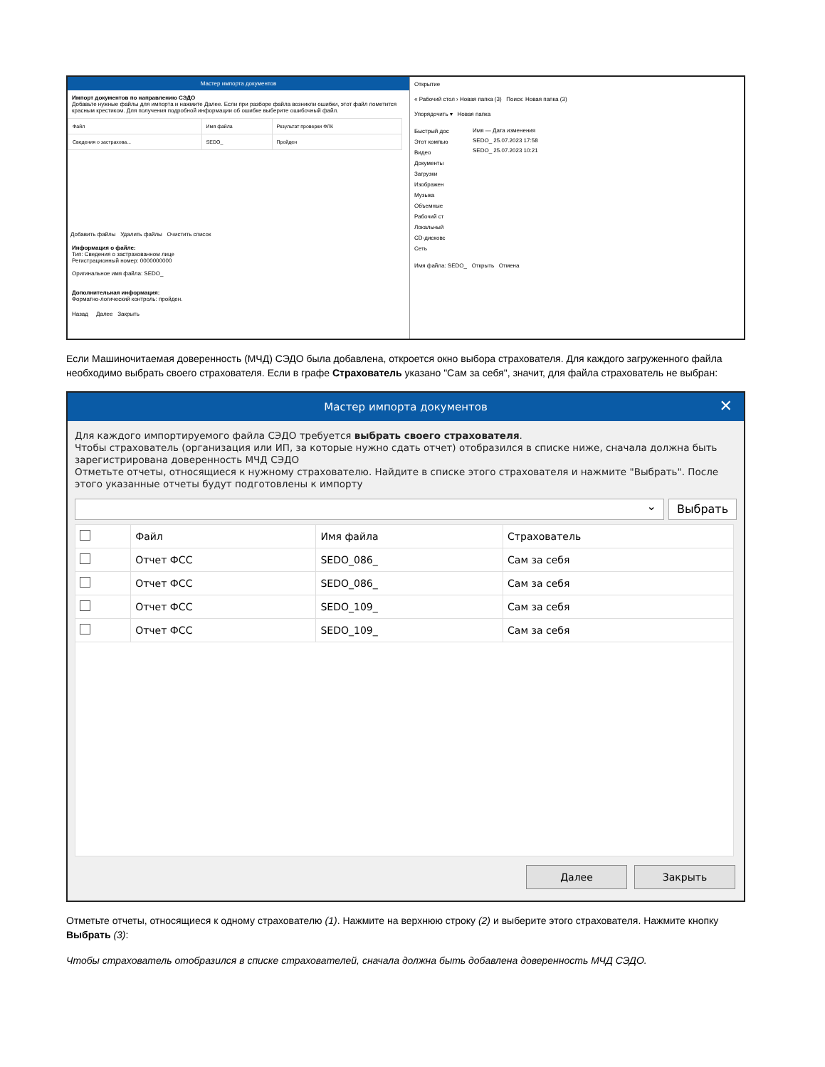Мастер импорта документов
Импорт документов по направлению СЭДО
Добавьте нужные файлы для импорта и нажмите Далее. Если при разборе файла возникли ошибки, этот файл пометится красным крестиком. Для получения подробной информации об ошибке выберите ошибочный файл.
| Файл | Имя файла | Результат проверки ФЛК |
| --- | --- | --- |
| Сведения о застрахова... | SEDO_ | Пройден |
Добавить файлы Удалить файлы Очистить список
Информация о файле:
Тип: Сведения о застрахованном лице
Регистрационный номер: 0000000000
Оригинальное имя файла: SEDO_
Дополнительная информация:
Форматно-логический контроль: пройден.
Назад Далее Закрыть
Открытие
« Рабочий стол › Новая папка (3) Поиск: Новая папка (3)
Упорядочить ▾ Новая папка
Быстрый дос
Этот компью
Видео
Документы
Загрузки
Изображен
Музыка
Объемные
Рабочий ст
Локальный
CD-дисковс
Сеть
Имя — Дата изменения
SEDO_ 25.07.2023 17:58
SEDO_ 25.07.2023 10:21
Имя файла: SEDO_ Открыть Отмена
Если Машиночитаемая доверенность (МЧД) СЭДО была добавлена, откроется окно выбора страхователя. Для каждого загруженного файла необходимо выбрать своего страхователя. Если в графе Страхователь указано "Сам за себя", значит, для файла страхователь не выбран:
Мастер импорта документов ✕
Для каждого импортируемого файла СЭДО требуется выбрать своего страхователя.
Чтобы страхователь (организация или ИП, за которые нужно сдать отчет) отобразился в списке ниже, сначала должна быть зарегистрирована доверенность МЧД СЭДО
Отметьте отчеты, относящиеся к нужному страхователю. Найдите в списке этого страхователя и нажмите "Выбрать". После этого указанные отчеты будут подготовлены к импорту
⌄
Выбрать
| | Файл | Имя файла | Страхователь |
| --- | --- | --- | --- |
| | Отчет ФСС | SEDO_086_ | Сам за себя |
| | Отчет ФСС | SEDO_086_ | Сам за себя |
| | Отчет ФСС | SEDO_109_ | Сам за себя |
| | Отчет ФСС | SEDO_109_ | Сам за себя |
Далее Закрыть
Отметьте отчеты, относящиеся к одному страхователю (1). Нажмите на верхнюю строку (2) и выберите этого страхователя. Нажмите кнопку Выбрать (3):
Чтобы страхователь отобразился в списке страхователей, сначала должна быть добавлена доверенность МЧД СЭДО.